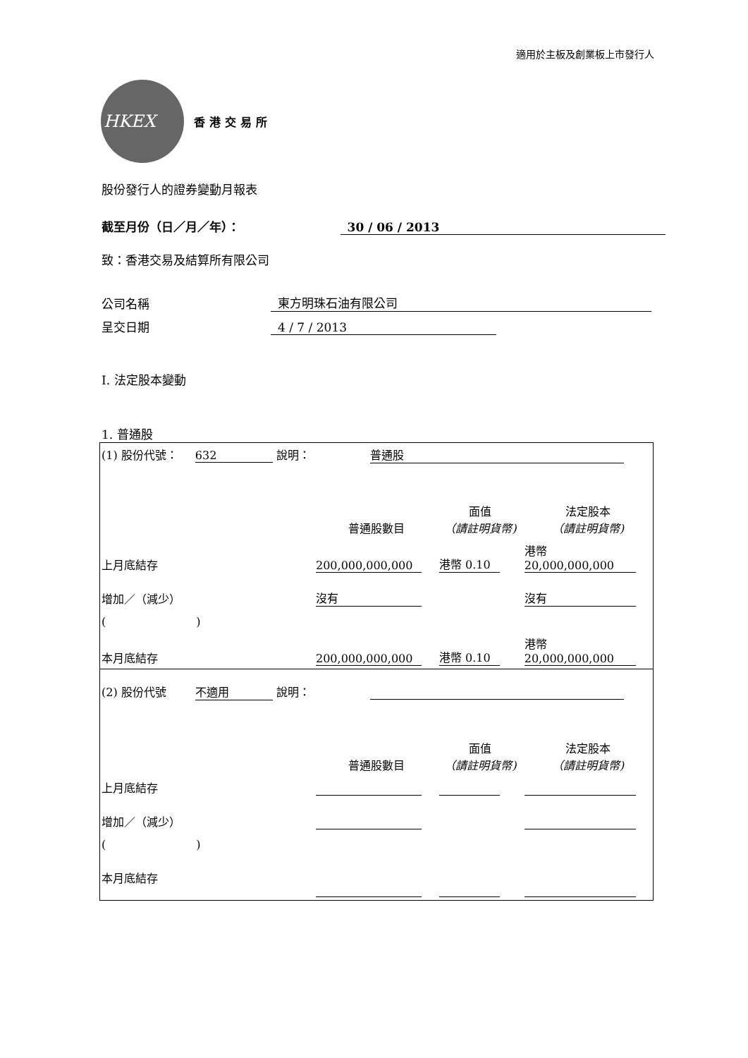適用於主板及創業板上市發行人
HKEX
香港交易所
股份發行人的證券變動月報表
截至月份（日／月／年）： 30 / 06 / 2013
致：香港交易及結算所有限公司
公司名稱 東方明珠石油有限公司
呈交日期 4 / 7 / 2013
I. 法定股本變動
1. 普通股
| (1) 股份代號： 632 說明： 普通股 | | | |
| | 普通股數目 | 面值 （請註明貨幣) | 法定股本 （請註明貨幣) |
| 上月底結存 | 200,000,000,000 | 港幣 0.10 | 港幣 20,000,000,000 |
| 增加／（減少） | 沒有 | | 沒有 |
| ( ) | | | |
| 本月底結存 | 200,000,000,000 | 港幣 0.10 | 港幣 20,000,000,000 |
| (2) 股份代號 不適用 說明： | | | |
| | 普通股數目 | 面值 （請註明貨幣) | 法定股本 （請註明貨幣) |
| 上月底結存 | | | |
| 增加／（減少） | | | |
| ( ) | | | |
| 本月底結存 | | | |